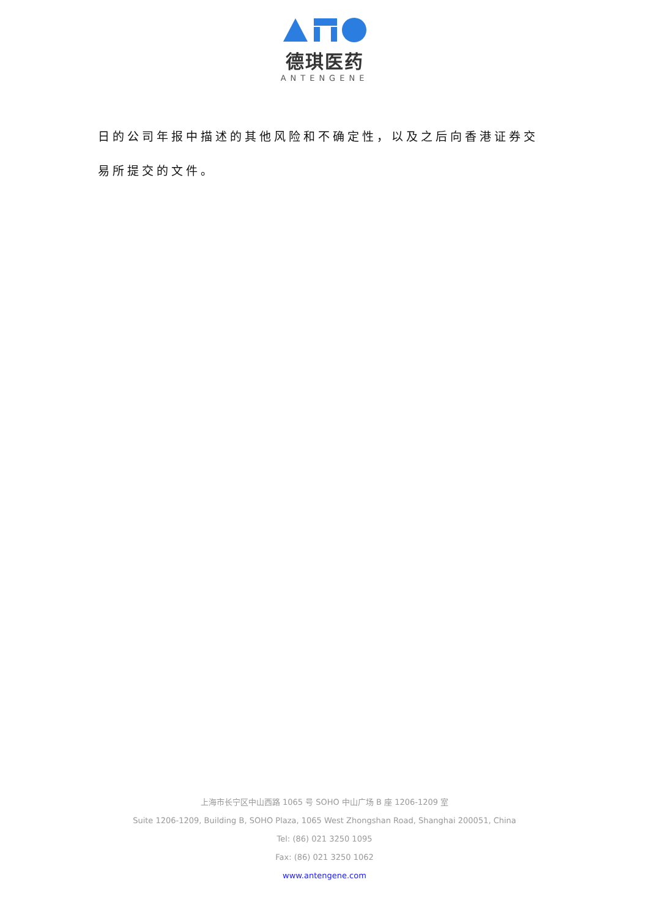德琪医药
ANTENGENE
日的公司年报中描述的其他风险和不确定性，以及之后向香港证券交易所提交的文件。
上海市长宁区中山西路 1065 号 SOHO 中山广场 B 座 1206-1209 室
Suite 1206-1209, Building B, SOHO Plaza, 1065 West Zhongshan Road, Shanghai 200051, China
Tel: (86) 021 3250 1095
Fax: (86) 021 3250 1062
www.antengene.com